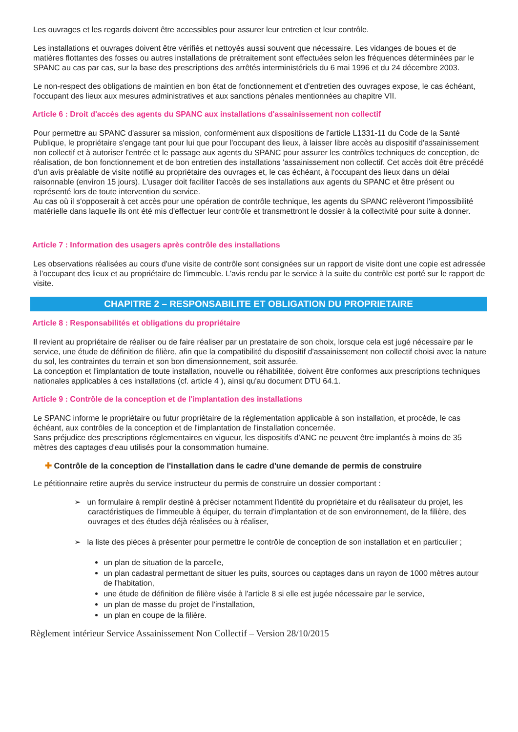Les ouvrages et les regards doivent être accessibles pour assurer leur entretien et leur contrôle.
Les installations et ouvrages doivent être vérifiés et nettoyés aussi souvent que nécessaire. Les vidanges de boues et de matières flottantes des fosses ou autres installations de prétraitement sont effectuées selon les fréquences déterminées par le SPANC au cas par cas, sur la base des prescriptions des arrêtés interministériels du 6 mai 1996 et du 24 décembre 2003.
Le non-respect des obligations de maintien en bon état de fonctionnement et d'entretien des ouvrages expose, le cas échéant, l'occupant des lieux aux mesures administratives et aux sanctions pénales mentionnées au chapitre VII.
Article 6 : Droit d'accès des agents du SPANC aux installations d'assainissement non collectif
Pour permettre au SPANC d'assurer sa mission, conformément aux dispositions de l'article L1331-11 du Code de la Santé Publique, le propriétaire s'engage tant pour lui que pour l'occupant des lieux, à laisser libre accès au dispositif d'assainissement non collectif et à autoriser l'entrée et le passage aux agents du SPANC pour assurer les contrôles techniques de conception, de réalisation, de bon fonctionnement et de bon entretien des installations 'assainissement non collectif. Cet accès doit être précédé d'un avis préalable de visite notifié au propriétaire des ouvrages et, le cas échéant, à l'occupant des lieux dans un délai raisonnable (environ 15 jours). L'usager doit faciliter l'accès de ses installations aux agents du SPANC et être présent ou représenté lors de toute intervention du service.
Au cas où il s'opposerait à cet accès pour une opération de contrôle technique, les agents du SPANC relèveront l'impossibilité matérielle dans laquelle ils ont été mis d'effectuer leur contrôle et transmettront le dossier à la collectivité pour suite à donner.
Article 7 : Information des usagers après contrôle des installations
Les observations réalisées au cours d'une visite de contrôle sont consignées sur un rapport de visite dont une copie est adressée à l'occupant des lieux et au propriétaire de l'immeuble. L'avis rendu par le service à la suite du contrôle est porté sur le rapport de visite.
CHAPITRE 2 – RESPONSABILITE ET OBLIGATION DU PROPRIETAIRE
Article 8 : Responsabilités et obligations du propriétaire
Il revient au propriétaire de réaliser ou de faire réaliser par un prestataire de son choix, lorsque cela est jugé nécessaire par le service, une étude de définition de filière, afin que la compatibilité du dispositif d'assainissement non collectif choisi avec la nature du sol, les contraintes du terrain et son bon dimensionnement, soit assurée.
La conception et l'implantation de toute installation, nouvelle ou réhabilitée, doivent être conformes aux prescriptions techniques nationales applicables à ces installations (cf. article 4 ), ainsi qu'au document DTU 64.1.
Article 9 : Contrôle de la conception et de l'implantation des installations
Le SPANC informe le propriétaire ou futur propriétaire de la réglementation applicable à son installation, et procède, le cas échéant, aux contrôles de la conception et de l'implantation de l'installation concernée.
Sans préjudice des prescriptions réglementaires en vigueur, les dispositifs d'ANC ne peuvent être implantés à moins de 35 mètres des captages d'eau utilisés pour la consommation humaine.
✚ Contrôle de la conception de l'installation dans le cadre d'une demande de permis de construire
Le pétitionnaire retire auprès du service instructeur du permis de construire un dossier comportant :
➢ un formulaire à remplir destiné à préciser notamment l'identité du propriétaire et du réalisateur du projet, les caractéristiques de l'immeuble à équiper, du terrain d'implantation et de son environnement, de la filière, des ouvrages et des études déjà réalisées ou à réaliser,
➢ la liste des pièces à présenter pour permettre le contrôle de conception de son installation et en particulier ;
un plan de situation de la parcelle,
un plan cadastral permettant de situer les puits, sources ou captages dans un rayon de 1000 mètres autour de l'habitation,
une étude de définition de filière visée à l'article 8 si elle est jugée nécessaire par le service,
un plan de masse du projet de l'installation,
un plan en coupe de la filière.
Règlement intérieur Service Assainissement Non Collectif – Version 28/10/2015